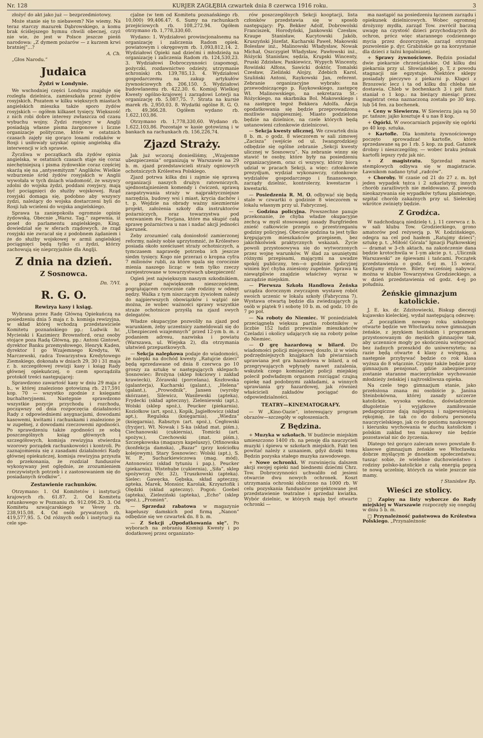Nr. 128 KURJER ZAGŁĘBIA czwartek dnia 8 czerwca 1916 roku. 3
złożyć do akt jako już — bezprzedmiotowy.
Może stanie się to niebawem? Nie wiemy. Na teraz starczy mazurek Dąbrowskiego, a komu brak ściślejszego hymnu chwili obecnej, czyż nie wie, że jest w Polsce jeszcze pieśń narodowa: „Z dymem pożarów — z kurzem krwi bratniej“...?
A. Ch.
„Głos Narodu.“
Judaica
Żydzi w Londynie.
We wschodniej części Londynu znajduje się rozległa dzielnica, zamieszkała przez żydów rosyjskich. Pozatem w kilku większych miastach angielskich mieszka także sporo żydów rosyjskich — ogółem kilkaset tysięcy. Większość z nich robi dobre interesy zwłaszcza od czasu wybuchu wojny. Żydzi rosyjscy w Anglji posiadają własne pisma żargonowe i liczne organizacje polityczne, które w ostatnich czasach zajęły się gorąco losami rodaków w Rosji i usiłowały uzyskać opinię angielską dla interwencji w ich sprawie.
Życzliwa w początkach dla żydów opinia angielska, w ostatnich czasach staje się coraz niechętniejszą i pisma żydowskie coraz częściej skarżą się na „antysemityzm“ Anglików. Wielkie wzburzenie śród żydów rosyjskich w Anglii wywołała w tych dniach wiadomość, że wszyscy zdolni do wojska żydzi, poddani rosyjscy, mają być pociągnięci do służby wojskowej. Rząd rosyjski domaga się, podobno aby wszyscy żydzi, należący do wojska dostarczeni byli do Rosji lub wcieleni do wojska angielskiego.
Sprawa ta zaniepokoiła ogromnie opinię żydowską. Obecnie „Warsz. Tag.“ zapewnia, iż poseł do parlamentu angielskiego, King, dowiedział się w sferach rządowych, że rząd rosyjski nie zwracał się z podobnem żądaniem i że do służby wojskowej w armii angielskiej pociągnięci będą tylko ci żydzi, którzy zachowują się nieprzyjaźnie dla Anglji.
Z dnia na dzień.
Z Sosnowca.
Dn. 7/VI.
R. G. O.
Rewizya kasy i ksiąg.
Wybrana przez Radę Główną Opiekuńczą na posiedzeniu dnia 5 maja r. b. komisja rewizyjna, w skład której wchodzą przedstawiciele Komitetu poznańskiego pp.: Ludwik hr. Mycieiski i Kazimierz Brownsford, oraz osoby stojące poza Radą Główną, pp.: Antoni Gintowt, dyrektor Banku przemysłowego, Henryk Kaden, dyrektor I go Wzajemnego Kredytu, W. Marczewski, radca Towarzystwa Kredytowego Ziemskiego, dokonała w dniach 29, 30 i 31 maja r. b. szczegółowej rewizji kasy i ksiąg Rady głównej opiekuńczej, o czem sporządziła protokół treści następującej:
Sprawdzono zawartość kasy w dniu 29 maja r b., w której znaleziono gotowizną rb. 217,591 kop. 70 — wszystko zgodnie z księgami buchalteryjnemi. Następnie sprawdzono wszystkie pozycje przychodu i rozchodu, począwszy od dnia rozpoczęcia działalności Rady z odpowiedniemi asygnacjami, dowodami kasowemi, kwitami i rachunkami i znaleziono je w zupełnej, z dowodami rzeczowemi zgodności. Po sprawdzeniu także zgodności ze sobą poszczególnych ksiąg głównych i szczegółowych, komisja rewizyjna stwierdza wzorowy porządek rachunkowości i kontroli. Po zaznajomieniu się z zasadami działalności Rady głównej opiekuńczej, komisja rewizyjna przyszła do przekonania, że rozdział funduszów wykonywany jest oględnie, ze zrozumieniem rzeczywistych potrzeb i z zastosowaniem się do posiadanych środków“.
Zestawienie rachunków.
Otrzymano: 1. Od Komitetów i instytucji krajowych rb. 61.87. 2. Od Komitetu ratunkowego w Poznaniu rb. 912.096.29. 3. Od Komitetu szwajcarskiego w Vevey rb. 238,915,08. 4. Od osób prywatnych rb. 419,577,95. 5. Od różnych osób i instytucji na cele spe-
cjalne (w tem od Komitetu poznańskiego rb. 10,000) 99,406.47. 6. Sumy na rachunkach przejściowych rb. 108,272.94. Ogółem otrzymano rb. 1,778,330,60.
Wydano: 1. Wydziałowi prowincjonalnemu na organizację i zaliczenia Radom opiek. powiatowym i okręgowym rb. 1,093,812,14. 2. Wydziałowi Opieki nad dziećmi i młodzieżą na organizację i zaliczenia Radom rb. 124,530,23. 3. Wydziałowi Dobroczynności (zapomogi, pożyczki, rozdawnictwo odzieży, utrzymanie schronisk) rb. 139,785,13. 4. Wydziałowi gospodarczemu na zakup artykułów żywnościowych rb. 206,150. 5. Wydziałowi budowlanemu rb. 422,30. 6. Komisji Wielkiej Kwesty ogólno-krajowej i zarządowi Loterji na organizację rb. 5,087,75. 7. Strata na kursie marek rb. 2,950,03. 8. Wydatki ogólne R. G. O. rb. 49,366,28. Ogółem wydano rb. 1,622,103,86.
Otrzymano rb. 1,778,330,60. Wydano rb. 1,622,103,86. Pozostaje w kasie gotowizną i w bankach na rachunkach rb. 156,226,74.
Zjazd Straży.
Jak już wczoraj donieśliśmy, „Wzajemne ubezpieczenia“ organizują w Warszawie na 29 b. m. zjazd przedstawicieli straży ogniowych ochotniczych Królestwa Polskiego.
Zjazd potrwa kilka dni i zajmie się sprawą organizacji naszych drużyn ratowniczych, ujednostajnieniem komendy i ćwiczeń, sprawą zaopatrywania straży w najpraktyczniejsze narzędzia, budowy wsi i miast, krycia dachów i t. p. Wejdzie na obrady ważny niezmiernie projekt, założenia szkoły dla instruktorów pożarniczych, oraz towarzystwa pod wezwaniem św. Florjana, które ma skupić całą sprawę pożarnictwa u nas i nadać akcji jedności kierunek.
Żeby zrozumieć całą doniosłość zamierzonej reformy, należy sobie uprzytomnić, że Królestwo posiada około sześciuset straży ochotniczych, a tymczasem naprawdę potrzeba ich jeszcze siedm tysięcy. Kogo nie przerazi o kropna cyfra 7 milionów rubli, za które spala się corocznie mienia naszego licząc w tem tylko rzeczy zarejestrowane w towarzystwach ubezpieczeń!
Ogień jest największym naszym szkodnikiem, a pożar największem nieszczęściem, pogrążającem corocznie całe rodziny w odmęt nędzy. Walka z tym niszczącym żywiołem należy do najpierwszych obowiązków i wątpić nie można, że wobec ważności sprawy wszystkie straże ochotnicze przyślą na zjazd swych delegatów.
Władze okupacyjne pozwoliły na zjazd pod warunkiem, żeby uczestnicy zameldowali się do „Ubezpieczeń wzajemnych“ przed 12-ym b. m. z podaniem adresu, nazwiska i powiatu (Warszawa, ul. Wiejska 2), dla otrzymania ułatwień przepustkowych.
— Sekcja nalepkowa podaje do wiadomości, że nalepki na dochód kwesty „Ratujcie dzieci“ będą sprzedawane od dnia 8 czerwca po 10 groszy za sztukę w następujących sklepach: Sosnowiec: Brożyna (sklep łokciowy i zakład krawiecki), Żórawski (porcelana), Kozłowska (galanterja), Kucharski (galant.), „Helena“ (galant.), „Prowodnik“, Jansen (wyroby skórzane), Silewicz, Wasilewski (apteka), Frydecki (skład apteczny), Zieleniewski (apt.), Wolski (sklep spoż.), Peucker (piekarnia), Koziołkow (art. spoż.), Kopik, Jagiełłowicz (skład apt.), Regulska (księgarnia), „Wiedza“ (księgarnia), Rabsztyn (art. spoż.), Cegłowski (fryzjer), Wł. Nowak i S-ka (skład mat. piśm.), Ciechanowski (cukiernia), Tomicki (art. spożyw.), Czechowski (mat. piśm.), Szczepkowska (magazyn kapeluszy), Otfinowska (konfekcja damska), „Bazar“ (przy kościołku kolejowym). Stary Sosnowiec: Wolski (apt.), S. W. P., Sucharkiewiczowa (mag. mód), Antonowicz (skład tytuniu i pap.), Peucker (piekarnia), Wistehube (cukiernia), „Siła“, sklep spożywczy (Nr. 32), Truszkowski (apteka). Sielec: Gawęcka, Gębska, skład apteczny, apteka, Marek, Monsior, Karolak, Krzysztofik i Olędzki (skład apteczny). Pogoń: Goebel (apteka), Zieleziński (apteka), „Echo“ (sklep spoż.), „Promień“.
— Sprzedaż rabatowa w magazynie kapeluszy damskich pod firmą „Nanon“ odbędzie się we czwartek dn. 8 b. m.
— Z Sekcji „Opodatkowania się“. Po wyborach na zebraniu Komisji Kwesty i po dodatkowej przez organizato-
rów poszczególnych Sekcji kooptacji, lista członków przedstawia się w sposób następujący: Pp. Bekker Adolf, Dobrowolski Franciszek, Horodyński, Jankowski Czesław, Kraupe Stanisław, Kucytowski Jakób, Kruszyński Józefat, Kucharski Paweł, Makowski Bolesław inż., Malinowski Władysław, Nowak Michał, Oszczygieł Władysław, Pawłowski inż., Różycki Stanisław, sędzia, Krupski Wincenty, Pruski Zdzisław, Pankiewicz, Wypych Wincenty, Rowiński Alfons, Sawicki doktór, Tomalski Czesław, Zieliński Alojzy, Zdebich Karol, Szuliński Antoni, Raykowski Jan, referent. Zebranie organizacyjne wybrało: na przewodniczącego p. Raykowskiego, zastępcę Wł. Malinowskiego, na sekretarza St.-Różyckiego, na skarbnika Bol. Makowskiego i na zastępcę tegoż Bekkera Adolfa. Akcja opodatkowania się będzie przeprowadzoną możliwie najspieszniej. Miasto podzielone będzie na dzielnice, na czele których będą ustanowieni członkowie dzielnicowi.
— Sekcja kwesty ulicznej. We czwartek dnia 8 b. m. o godz. 8 wieczorem w sali zimowej „Zacisza“ (wejście od ul. Iwangrodzkiej) odbędzie się ogólne zebranie „Sekcji kwesty ulicznej w Sosnowcu“. Na zebranie winny się stawić te osoby, które były na posiedzeniu organizacyjnem, oraz ci wszyscy, którzy biorą udział w pracach Sekcji, a więc: członkowie prezydjum, wydział wykonawczy, członkowie wydziałów gospodarczego i finansowego, zarządy dzielnic, kontrolerzy, kwestarze i kwestarki.
— Posiedzenia R. M. O. odbywać się będą stale w czwartki o godzinie 8 wieczorem w lokalu własnym przy ul. Fabrycznej.
— Godzina policyjna. Powszechne panuje przekonanie, że chyba władze okupacyjne zechcą w myśl stosowanej zasady Burgfrieden znieść całkowicie przepis o przestrzeganiu godziny policyjnej. Obecnie godzina ta jest tylko krępującym mieszkańców przepisem, bez jakichkolwiek praktycznych wskazań. Życie powoli przystosowywa się do wytworzonych przez wojnę warunków. W ślad za usuniętymi różnymi przepisami, mającymi na uwadze spokój publiczny, ten—o godzinie policyjnej winien być chyba zniesiony zupełnie. Sprawa ta niewątpliwie znajdzie właściwy wyraz w zarządzie miejskim.
— Pierwsza Szkoła Handlowa Żeńska urządza dorocznym zwyczajem wystawę robót swoich uczenic w lokalu szkoły (Fabryczna 7). Wystawa otwartą będzie dla zwiedzających ją osób w piątek 9 i sobotę 10 b. m. od godz. 10 do 7 po poł.
— Na roboty do Niemiec. W poniedziałek przeciągnęła większa partia robotników w liczbie 152 ludzi przeważnie mieszkańców Czeladzi i okolicy udających się na roboty polne do Niemiec.
— O grę hazardową w bilard. Do wiadomości policji miejscowej doszło, iż w wielu podrzędniejszych knajpkach lub piwiarniach uprawiana jest gra hazardowa w bilard, a od przegrywających wpłynęły nawet zażalenia, wskutek czego komisarjaty policji miejskiej polecił podwładnym organom rozciągać czujną opiekę nad podobnymi zakładami, a winnych uprawiania gry hazardowej, jak również właścicieli zakładów pociągać do odpowiedzialności.
TEATRY—KINEMATOGRAFY.
— W „Kino-Oazie“, interesujący program obrazów—szczegóły w ogłoszeniach.
Z Będzina.
+ Muzyka w szkołach. W budżecie miejskim umieszczono 1400 rb. na pensję dla nauczycieli muzyki i śpiewu w szkołach miejskich. Fakt ten powitać należy z uznaniem, gdyż dzięki temu Będzin pozyska stałego muzyka zawodowego.
+ Nowe ochronki. W rozwinięciu dalszem akcji swojej opieki nad biednemi dziećmi Chrz. Tow. Dobroczynności uchwaliło od jesieni otwarcie dwu nowych ochronek. Koszt utrzymania ochronki obliczono na 1000 rb. W celu pozyskania funduszów projektowane jest przedstawienie teatralne i sprzedaż kwiatka. Wybór dzielnic, w których mają być otwarte ochronki —
ma nastąpić na posiedzeniu łącznem zarządu i opiekunek dzielnicowych. Wobec ogromnej drożyzny mydła, zarząd Tow. zwrócił baczną uwagę na czystość dzieci przychodzących do ochron, prócz więc starannego codziennego mycia przez dozorczynie, zarząd otrzymał pozwolenie p. dyr. Grabińskie go na korzystanie dla dzieci z łaźni kopalnianej.
+ Sprawy żywnościowe. Będzin posiadał dwie piekarnie chrześcjańskie. Od kilku dni piekarnia przy ul. Słowiańskiej p. T. z powodu stagnacji nie egzystuje. Niektóre sklepy posiadały pieczywo z piekarni p. Kłapci z Brzozowic lecz i ta od kilku dni chleba nie dostawia. Chleb w bochenkach 3 i pół funt. staniał o 1 kop.: na bieżący miesiąc przez magistrat cena naznaczoną została po 30 kop. lub 54 fen. za bochenek.
+ Ceny w Siewierzu. W Siewierzu jaja są 50 pr. tańsze; jajko kosztuje 4 u nas 8 kop.
+ Ogórki. W owocarniach pojawiły się ogórki po 40 kop. sztuka.
+ Kartofle. Dla komitetu żywnościowego poczęto sprowadzać kartofle, które sprzedawane są po 1 rb. 5 kop. za pud. Gatunek drobny i nieszczególny, — wobec braku jednak kartofli lepszy rydz jak nic.
+ Z magistratu. Sprzedaż marek stemplowych odbywa się w magistracie. Ławnikom nadano tytuł „radców“.
+ Choroby. W czasie od 21 do 27 z. m. był jeden wypadek tężca i 2 szkarlatyny, innych chorób zaraźliwych nie meldowano. Z powodu nieokazywania się wypadków tyfusu plamistego, szpital chorób zakaźnych przy ul. Sieleckiej wkrótce zwinięty będzie.
Z Grodźca.
W nadchodzącą niedzielę t. j. 11 czerwca r. b. w sali klubu Tow. Grodzieckiego, grono amatorów pod reżyserją p. W. Łodzińskiego, odegra na cel pod hasłem „Ratujmy dzieci“; sztukę p. t. „Miłość Górala“ Ignacji Piątkowskiej — dramat w 3-ch aktach, na zakończenie dana będzie krotochwila w 1-ym akcie p. t. „Ulicznik Warszawski“ ze śpiewami i tańcami. Początek przedstawienia o godz. 6-ej m. 15 wiecz. Kostjumy stylowe. Bilety wcześniej nabywać można w klubie Towarzystwa Grodzieckiego, a w dzień przedstawienia od godz. 4-ej po południu.
Żeńskie gimnazjum katolickie.
J. E. ks. dr. Zdzitowiecki, Biskup diecezji kujawsko kieleckiej, wydał następującą odezwę:
„Z początkiem nowego roku szkolnego otwarte będzie we Włocławku nowe gimnazjum żeńskie, z językiem łacińskim i programem przystosowanym do męskich gimnazjów tak, aby uczennice mogły po skończeniu wstępować bez żadnych przeszkód do uniwersytetu; na razie będą otwarte 4 klasy z wstępną, a następnie przybywać będzie co rok klasa wyższa do 8 włącznie. Czynny także będzie przy gimnazjum pensjonat, gdzie zabezpieczone zostanie staranne macierzyńskie wychowanie młodzieży żeńskiej i najtroskliwsza opieka.
Na czele tego gimnazjum stanie, jako przełożona znana mi osobiście p. Janina Steinbokówna, której zasady szczerze katolickie, wysoka wiedza, doświadczenie długoletnie i wyjątkowe zamiłowanie pedagogiczne dają najlepszą i najpewniejszą rękojmię, że tak co do doboru personelu nauczycielskiego, jak co do poziomu naukowego i kierunku wychowania w duchu katolickim i polskim zakład ten naukowy nie będzie pozostawiał nic do życzenia.
Dlatego też gorąco zalecam nowo powstałe 8-klasowe gimnazjum żeńskie we Włocławku dobrze myślącym je dnostkom społeczeństwa; tusząc sobie, że wielebne duchowieństwo i rodziny polsko-katolickie z całą energią poprą te nową uczelnię, których za wiele jeszcze nie mamy.
† Stanisław Bp.
Wieści ze stolicy.
□ Zapisy na listy wyborcze do Rady miejskiej w Warszawie rozpoczęły się onegdaj w dniu 5 b. m.
□ Przynależność państwowa do Królestwa Polskiego. „Przynależnośc